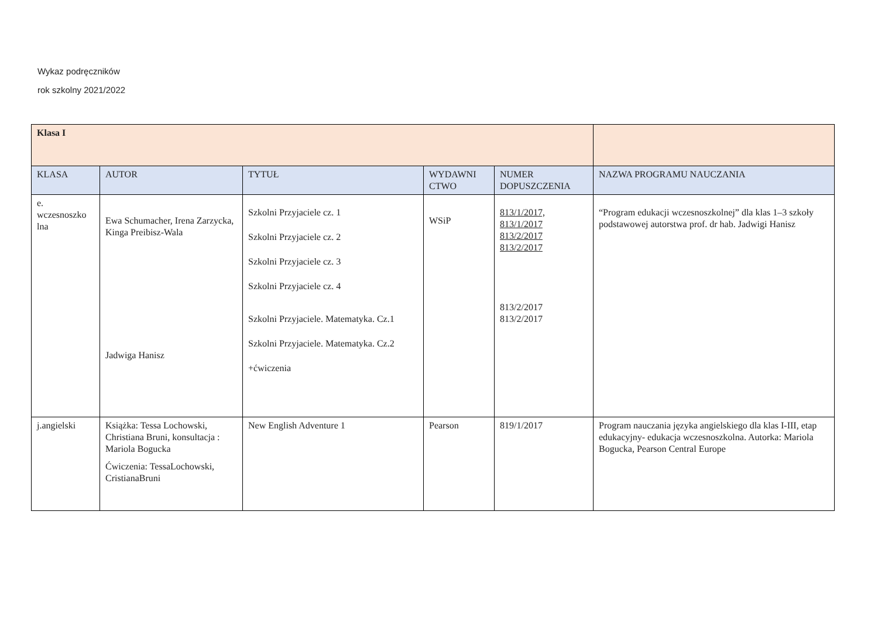Wykaz podręczników
rok szkolny 2021/2022
| Klasa I | | | | | |
| KLASA | AUTOR | TYTUŁ | WYDAWNI CTWO | NUMER DOPUSZCZENIA | NAZWA PROGRAMU NAUCZANIA |
| e. wczesnoszko lna | Ewa Schumacher, Irena Zarzycka, Kinga Preibisz-Wala Jadwiga Hanisz | Szkolni Przyjaciele cz. 1 Szkolni Przyjaciele cz. 2 Szkolni Przyjaciele cz. 3 Szkolni Przyjaciele cz. 4 Szkolni Przyjaciele. Matematyka. Cz.1 Szkolni Przyjaciele. Matematyka. Cz.2 +ćwiczenia | WSiP | 813/1/2017, 813/1/2017 813/2/2017 813/2/2017 813/2/2017 813/2/2017 | “Program edukacji wczesnoszkolnej” dla klas 1–3 szkoły podstawowej autorstwa prof. dr hab. Jadwigi Hanisz |
| j.angielski | Książka: Tessa Lochowski, Christiana Bruni, konsultacja : Mariola Bogucka Ćwiczenia: TessaLochowski, CristianaBruni | New English Adventure 1 | Pearson | 819/1/2017 | Program nauczania języka angielskiego dla klas I-III, etap edukacyjny- edukacja wczesnoszkolna. Autorka: Mariola Bogucka, Pearson Central Europe |